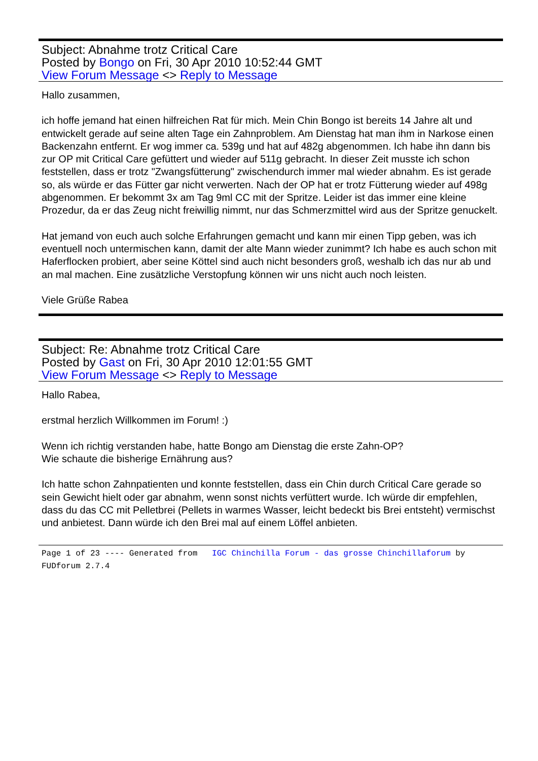Subject: Abnahme trotz Critical Care
Posted by Bongo on Fri, 30 Apr 2010 10:52:44 GMT
View Forum Message <> Reply to Message
Hallo zusammen,
ich hoffe jemand hat einen hilfreichen Rat für mich. Mein Chin Bongo ist bereits 14 Jahre alt und entwickelt gerade auf seine alten Tage ein Zahnproblem. Am Dienstag hat man ihm in Narkose einen Backenzahn entfernt. Er wog immer ca. 539g und hat auf 482g abgenommen. Ich habe ihn dann bis zur OP mit Critical Care gefüttert und wieder auf 511g gebracht. In dieser Zeit musste ich schon feststellen, dass er trotz "Zwangsfütterung" zwischendurch immer mal wieder abnahm. Es ist gerade so, als würde er das Fütter gar nicht verwerten. Nach der OP hat er trotz Fütterung wieder auf 498g abgenommen. Er bekommt 3x am Tag 9ml CC mit der Spritze. Leider ist das immer eine kleine Prozedur, da er das Zeug nicht freiwillig nimmt, nur das Schmerzmittel wird aus der Spritze genuckelt.
Hat jemand von euch auch solche Erfahrungen gemacht und kann mir einen Tipp geben, was ich eventuell noch untermischen kann, damit der alte Mann wieder zunimmt? Ich habe es auch schon mit Haferflocken probiert, aber seine Köttel sind auch nicht besonders groß, weshalb ich das nur ab und an mal machen. Eine zusätzliche Verstopfung können wir uns nicht auch noch leisten.
Viele Grüße Rabea
Subject: Re: Abnahme trotz Critical Care
Posted by Gast on Fri, 30 Apr 2010 12:01:55 GMT
View Forum Message <> Reply to Message
Hallo Rabea,
erstmal herzlich Willkommen im Forum! :)
Wenn ich richtig verstanden habe, hatte Bongo am Dienstag die erste Zahn-OP?
Wie schaute die bisherige Ernährung aus?
Ich hatte schon Zahnpatienten und konnte feststellen, dass ein Chin durch Critical Care gerade so sein Gewicht hielt oder gar abnahm, wenn sonst nichts verfüttert wurde. Ich würde dir empfehlen, dass du das CC mit Pelletbrei (Pellets in warmes Wasser, leicht bedeckt bis Brei entsteht) vermischst und anbietest. Dann würde ich den Brei mal auf einem Löffel anbieten.
Page 1 of 23 ---- Generated from IGC Chinchilla Forum - das grosse Chinchillaforum by FUDforum 2.7.4